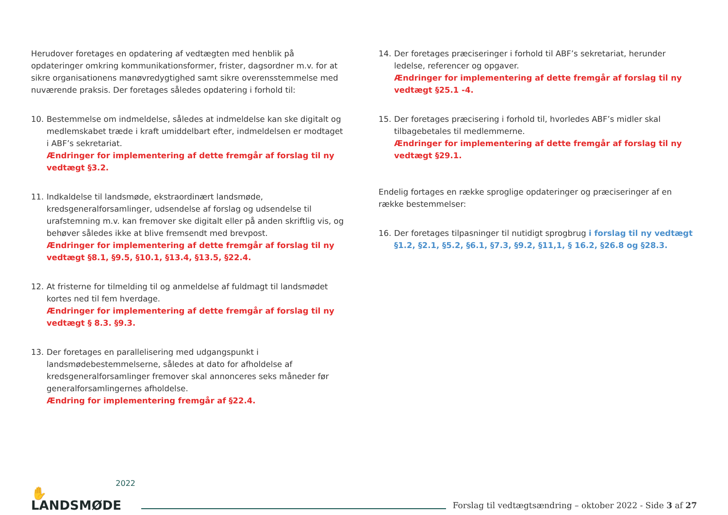Herudover foretages en opdatering af vedtægten med henblik på opdateringer omkring kommunikationsformer, frister, dagsordner m.v. for at sikre organisationens manøvredygtighed samt sikre overensstemmelse med nuværende praksis. Der foretages således opdatering i forhold til:
10. Bestemmelse om indmeldelse, således at indmeldelse kan ske digitalt og medlemskabet træde i kraft umiddelbart efter, indmeldelsen er modtaget i ABF’s sekretariat.
Ændringer for implementering af dette fremgår af forslag til ny vedtægt §3.2.
11. Indkaldelse til landsmøde, ekstraordinært landsmøde, kredsgeneralforsamlinger, udsendelse af forslag og udsendelse til urafstemning m.v. kan fremover ske digitalt eller på anden skriftlig vis, og behøver således ikke at blive fremsendt med brevpost.
Ændringer for implementering af dette fremgår af forslag til ny vedtægt §8.1, §9.5, §10.1, §13.4, §13.5, §22.4.
12. At fristerne for tilmelding til og anmeldelse af fuldmagt til landsmødet kortes ned til fem hverdage.
Ændringer for implementering af dette fremgår af forslag til ny vedtægt § 8.3. §9.3.
13. Der foretages en parallelisering med udgangspunkt i landsmødebestemmelserne, således at dato for afholdelse af kredsgeneralforsamlinger fremover skal annonceres seks måneder før generalforsamlingernes afholdelse.
Ændring for implementering fremgår af §22.4.
14. Der foretages præciseringer i forhold til ABF’s sekretariat, herunder ledelse, referencer og opgaver.
Ændringer for implementering af dette fremgår af forslag til ny vedtægt §25.1 -4.
15. Der foretages præcisering i forhold til, hvorledes ABF’s midler skal tilbagebetales til medlemmerne.
Ændringer for implementering af dette fremgår af forslag til ny vedtægt §29.1.
Endelig fortages en række sproglige opdateringer og præciseringer af en række bestemmelser:
16. Der foretages tilpasninger til nutidigt sprogbrug i forslag til ny vedtægt §1.2, §2.1, §5.2, §6.1, §7.3, §9.2, §11,1, § 16.2, §26.8 og §28.3.
2022
✋ LANDSMØDE
Forslag til vedtægtsændring – oktober 2022 - Side 3 af 27